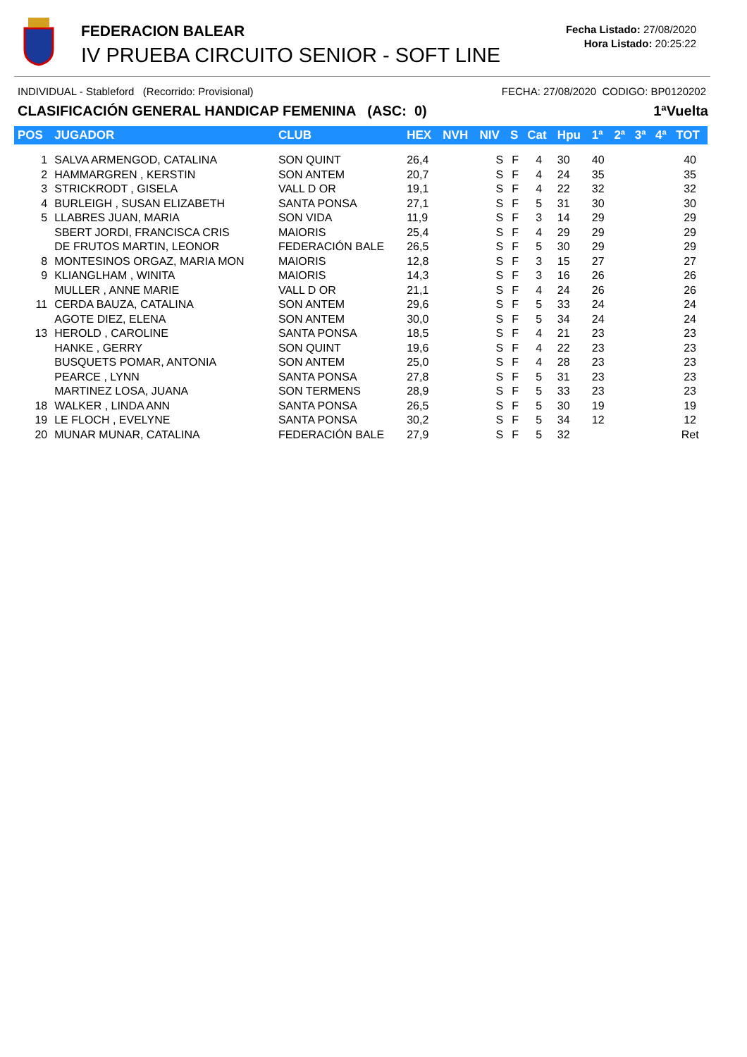FEDERACION BALEAR
IV PRUEBA CIRCUITO SENIOR - SOFT LINE
Fecha Listado: 27/08/2020
Hora Listado: 20:25:22
INDIVIDUAL - Stableford (Recorrido: Provisional) FECHA: 27/08/2020 CODIGO: BP0120202
CLASIFICACIÓN GENERAL HANDICAP FEMENINA (ASC: 0) 1ªVuelta
| POS | JUGADOR | CLUB | HEX | NVH | NIV | S | Cat | Hpu | 1ª | 2ª | 3ª | 4ª | TOT |
| --- | --- | --- | --- | --- | --- | --- | --- | --- | --- | --- | --- | --- | --- |
| 1 | SALVA ARMENGOD, CATALINA | SON QUINT | 26,4 | | S | F | 4 | 30 | 40 | | | | 40 |
| 2 | HAMMARGREN , KERSTIN | SON ANTEM | 20,7 | | S | F | 4 | 24 | 35 | | | | 35 |
| 3 | STRICKRODT , GISELA | VALL D OR | 19,1 | | S | F | 4 | 22 | 32 | | | | 32 |
| 4 | BURLEIGH , SUSAN ELIZABETH | SANTA PONSA | 27,1 | | S | F | 5 | 31 | 30 | | | | 30 |
| 5 | LLABRES JUAN, MARIA | SON VIDA | 11,9 | | S | F | 3 | 14 | 29 | | | | 29 |
| | SBERT JORDI, FRANCISCA CRIS | MAIORIS | 25,4 | | S | F | 4 | 29 | 29 | | | | 29 |
| | DE FRUTOS MARTIN, LEONOR | FEDERACIÓN BALE | 26,5 | | S | F | 5 | 30 | 29 | | | | 29 |
| 8 | MONTESINOS ORGAZ, MARIA MON | MAIORIS | 12,8 | | S | F | 3 | 15 | 27 | | | | 27 |
| 9 | KLIANGLHAM , WINITA | MAIORIS | 14,3 | | S | F | 3 | 16 | 26 | | | | 26 |
| | MULLER , ANNE MARIE | VALL D OR | 21,1 | | S | F | 4 | 24 | 26 | | | | 26 |
| 11 | CERDA BAUZA, CATALINA | SON ANTEM | 29,6 | | S | F | 5 | 33 | 24 | | | | 24 |
| | AGOTE DIEZ, ELENA | SON ANTEM | 30,0 | | S | F | 5 | 34 | 24 | | | | 24 |
| 13 | HEROLD , CAROLINE | SANTA PONSA | 18,5 | | S | F | 4 | 21 | 23 | | | | 23 |
| | HANKE , GERRY | SON QUINT | 19,6 | | S | F | 4 | 22 | 23 | | | | 23 |
| | BUSQUETS POMAR, ANTONIA | SON ANTEM | 25,0 | | S | F | 4 | 28 | 23 | | | | 23 |
| | PEARCE , LYNN | SANTA PONSA | 27,8 | | S | F | 5 | 31 | 23 | | | | 23 |
| | MARTINEZ LOSA, JUANA | SON TERMENS | 28,9 | | S | F | 5 | 33 | 23 | | | | 23 |
| 18 | WALKER , LINDA ANN | SANTA PONSA | 26,5 | | S | F | 5 | 30 | 19 | | | | 19 |
| 19 | LE FLOCH , EVELYNE | SANTA PONSA | 30,2 | | S | F | 5 | 34 | 12 | | | | 12 |
| 20 | MUNAR MUNAR, CATALINA | FEDERACIÓN BALE | 27,9 | | S | F | 5 | 32 | | | | | Ret |